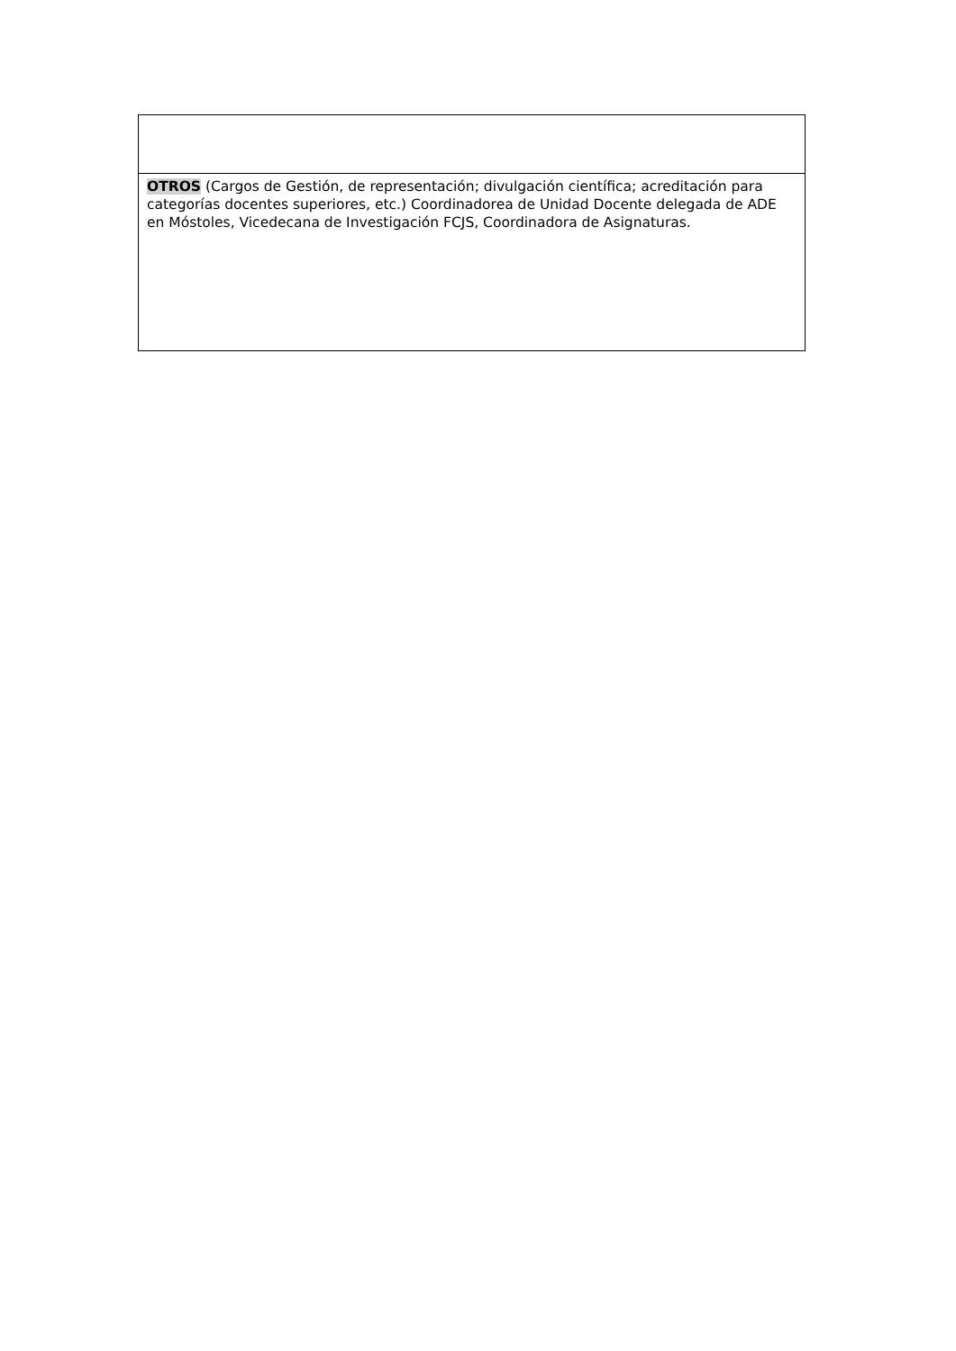| OTROS (Cargos de Gestión, de representación; divulgación científica; acreditación para categorías docentes superiores, etc.) Coordinadorea de Unidad Docente delegada de ADE en Móstoles, Vicedecana de Investigación FCJS, Coordinadora de Asignaturas. |